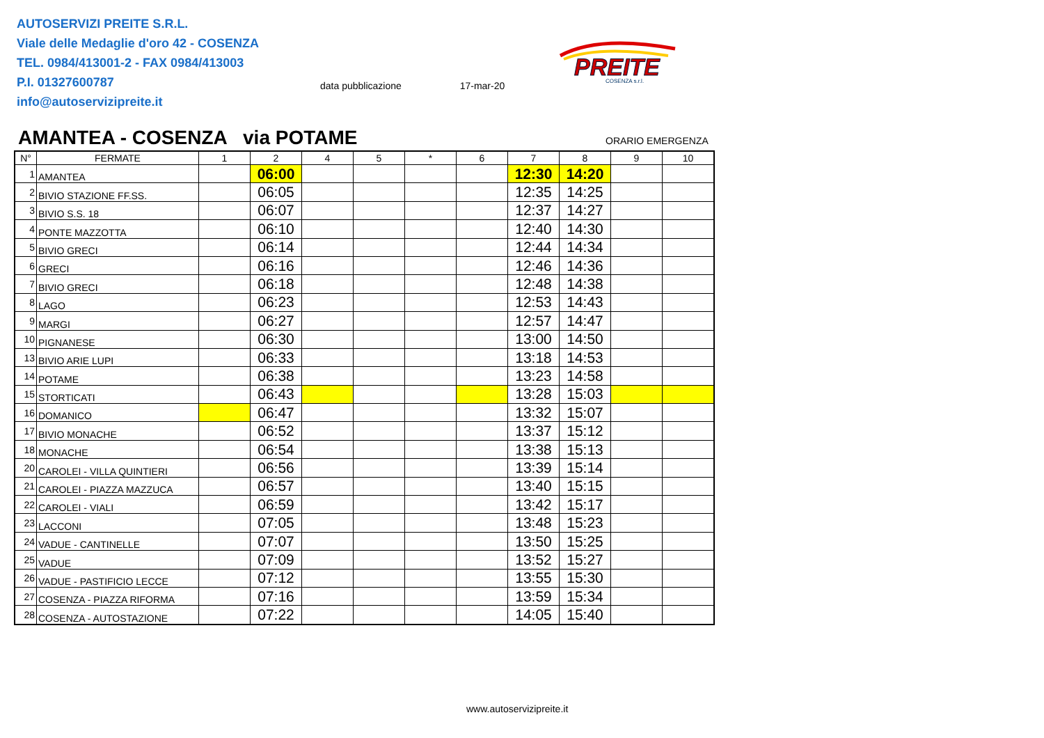AUTOSERVIZI PREITE S.R.L.
Viale delle Medaglie d'oro 42 - COSENZA
TEL. 0984/413001-2 - FAX 0984/413003
P.I. 01327600787
info@autoservizipreite.it
data pubblicazione 17-mar-20
PREITE
COSENZA s.r.l.
AMANTEA - COSENZA via POTAME ORARIO EMERGENZA
| N° | FERMATE | 1 | 2 | 4 | 5 | * | 6 | 7 | 8 | 9 | 10 |
| --- | --- | --- | --- | --- | --- | --- | --- | --- | --- | --- | --- |
| 1 | AMANTEA | | 06:00 | | | | | 12:30 | 14:20 | | |
| 2 | BIVIO STAZIONE FF.SS. | | 06:05 | | | | | 12:35 | 14:25 | | |
| 3 | BIVIO S.S. 18 | | 06:07 | | | | | 12:37 | 14:27 | | |
| 4 | PONTE MAZZOTTA | | 06:10 | | | | | 12:40 | 14:30 | | |
| 5 | BIVIO GRECI | | 06:14 | | | | | 12:44 | 14:34 | | |
| 6 | GRECI | | 06:16 | | | | | 12:46 | 14:36 | | |
| 7 | BIVIO GRECI | | 06:18 | | | | | 12:48 | 14:38 | | |
| 8 | LAGO | | 06:23 | | | | | 12:53 | 14:43 | | |
| 9 | MARGI | | 06:27 | | | | | 12:57 | 14:47 | | |
| 10 | PIGNANESE | | 06:30 | | | | | 13:00 | 14:50 | | |
| 13 | BIVIO ARIE LUPI | | 06:33 | | | | | 13:18 | 14:53 | | |
| 14 | POTAME | | 06:38 | | | | | 13:23 | 14:58 | | |
| 15 | STORTICATI | | 06:43 | | | | | 13:28 | 15:03 | | |
| 16 | DOMANICO | | 06:47 | | | | | 13:32 | 15:07 | | |
| 17 | BIVIO MONACHE | | 06:52 | | | | | 13:37 | 15:12 | | |
| 18 | MONACHE | | 06:54 | | | | | 13:38 | 15:13 | | |
| 20 | CAROLEI - VILLA QUINTIERI | | 06:56 | | | | | 13:39 | 15:14 | | |
| 21 | CAROLEI - PIAZZA MAZZUCA | | 06:57 | | | | | 13:40 | 15:15 | | |
| 22 | CAROLEI - VIALI | | 06:59 | | | | | 13:42 | 15:17 | | |
| 23 | LACCONI | | 07:05 | | | | | 13:48 | 15:23 | | |
| 24 | VADUE - CANTINELLE | | 07:07 | | | | | 13:50 | 15:25 | | |
| 25 | VADUE | | 07:09 | | | | | 13:52 | 15:27 | | |
| 26 | VADUE - PASTIFICIO LECCE | | 07:12 | | | | | 13:55 | 15:30 | | |
| 27 | COSENZA - PIAZZA RIFORMA | | 07:16 | | | | | 13:59 | 15:34 | | |
| 28 | COSENZA - AUTOSTAZIONE | | 07:22 | | | | | 14:05 | 15:40 | | |
www.autoservizipreite.it